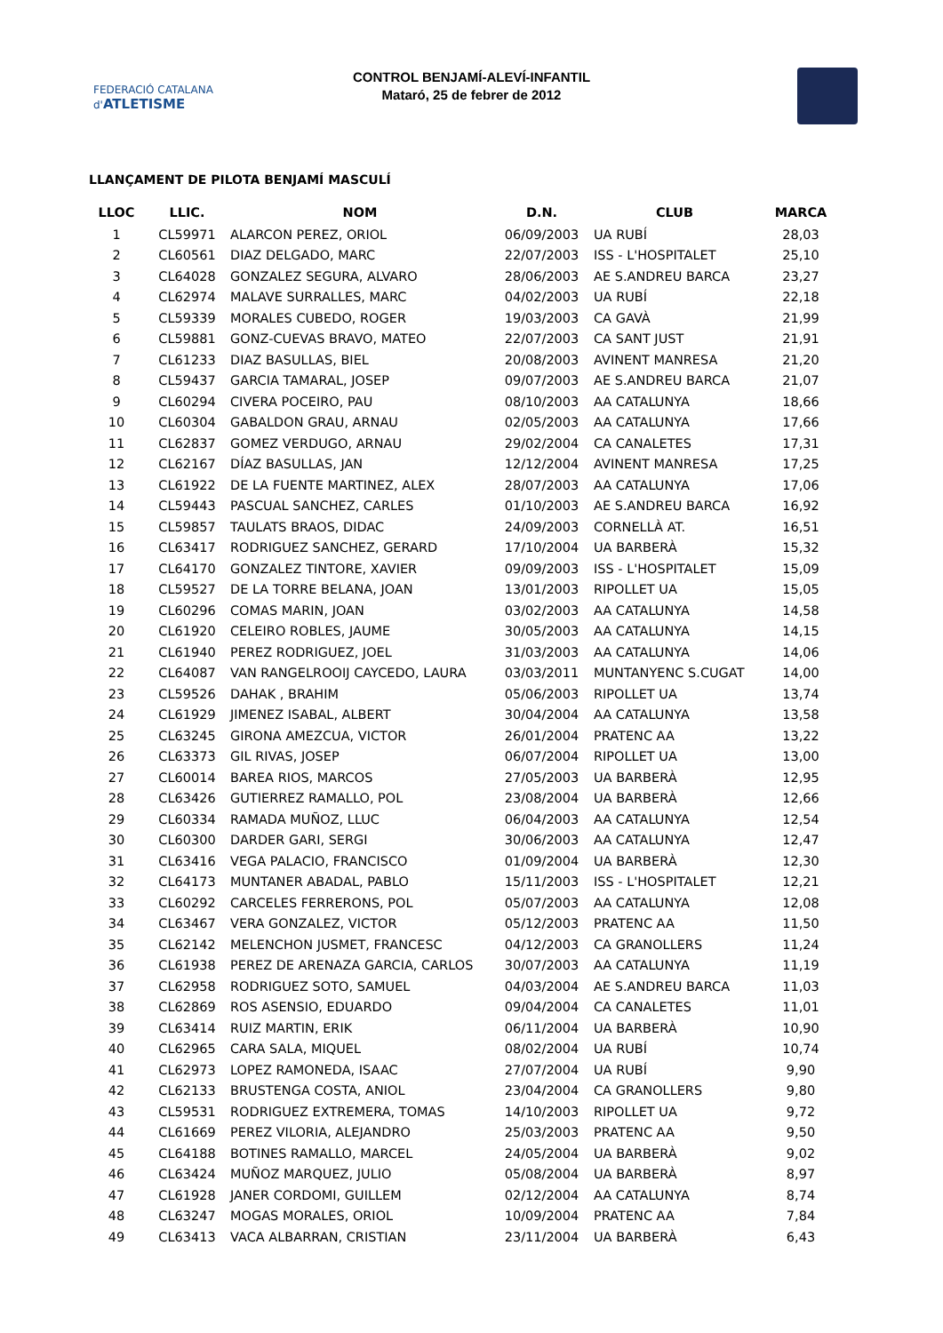FEDERACIÓ CATALANA d'ATLETISME
CONTROL BENJAMÍ-ALEVÍ-INFANTIL
Mataró, 25 de febrer de 2012
LLANÇAMENT DE PILOTA BENJAMÍ MASCULÍ
| LLOC | LLIC. | NOM | D.N. | CLUB | MARCA |
| --- | --- | --- | --- | --- | --- |
| 1 | CL59971 | ALARCON PEREZ, ORIOL | 06/09/2003 | UA RUBÍ | 28,03 |
| 2 | CL60561 | DIAZ DELGADO, MARC | 22/07/2003 | ISS - L'HOSPITALET | 25,10 |
| 3 | CL64028 | GONZALEZ SEGURA, ALVARO | 28/06/2003 | AE S.ANDREU BARCA | 23,27 |
| 4 | CL62974 | MALAVE SURRALLES, MARC | 04/02/2003 | UA RUBÍ | 22,18 |
| 5 | CL59339 | MORALES CUBEDO, ROGER | 19/03/2003 | CA GAVÀ | 21,99 |
| 6 | CL59881 | GONZ-CUEVAS BRAVO, MATEO | 22/07/2003 | CA SANT JUST | 21,91 |
| 7 | CL61233 | DIAZ BASULLAS, BIEL | 20/08/2003 | AVINENT MANRESA | 21,20 |
| 8 | CL59437 | GARCIA TAMARAL, JOSEP | 09/07/2003 | AE S.ANDREU BARCA | 21,07 |
| 9 | CL60294 | CIVERA POCEIRO, PAU | 08/10/2003 | AA CATALUNYA | 18,66 |
| 10 | CL60304 | GABALDON GRAU, ARNAU | 02/05/2003 | AA CATALUNYA | 17,66 |
| 11 | CL62837 | GOMEZ VERDUGO, ARNAU | 29/02/2004 | CA CANALETES | 17,31 |
| 12 | CL62167 | DÍAZ BASULLAS, JAN | 12/12/2004 | AVINENT MANRESA | 17,25 |
| 13 | CL61922 | DE LA FUENTE MARTINEZ, ALEX | 28/07/2003 | AA CATALUNYA | 17,06 |
| 14 | CL59443 | PASCUAL SANCHEZ, CARLES | 01/10/2003 | AE S.ANDREU BARCA | 16,92 |
| 15 | CL59857 | TAULATS BRAOS, DIDAC | 24/09/2003 | CORNELLÀ AT. | 16,51 |
| 16 | CL63417 | RODRIGUEZ SANCHEZ, GERARD | 17/10/2004 | UA BARBERÀ | 15,32 |
| 17 | CL64170 | GONZALEZ TINTORE, XAVIER | 09/09/2003 | ISS - L'HOSPITALET | 15,09 |
| 18 | CL59527 | DE LA TORRE BELANA, JOAN | 13/01/2003 | RIPOLLET UA | 15,05 |
| 19 | CL60296 | COMAS MARIN, JOAN | 03/02/2003 | AA CATALUNYA | 14,58 |
| 20 | CL61920 | CELEIRO ROBLES, JAUME | 30/05/2003 | AA CATALUNYA | 14,15 |
| 21 | CL61940 | PEREZ RODRIGUEZ, JOEL | 31/03/2003 | AA CATALUNYA | 14,06 |
| 22 | CL64087 | VAN RANGELROOIJ CAYCEDO, LAURA | 03/03/2011 | MUNTANYENC S.CUGAT | 14,00 |
| 23 | CL59526 | DAHAK , BRAHIM | 05/06/2003 | RIPOLLET UA | 13,74 |
| 24 | CL61929 | JIMENEZ ISABAL, ALBERT | 30/04/2004 | AA CATALUNYA | 13,58 |
| 25 | CL63245 | GIRONA AMEZCUA, VICTOR | 26/01/2004 | PRATENC AA | 13,22 |
| 26 | CL63373 | GIL RIVAS, JOSEP | 06/07/2004 | RIPOLLET UA | 13,00 |
| 27 | CL60014 | BAREA RIOS, MARCOS | 27/05/2003 | UA BARBERÀ | 12,95 |
| 28 | CL63426 | GUTIERREZ RAMALLO, POL | 23/08/2004 | UA BARBERÀ | 12,66 |
| 29 | CL60334 | RAMADA MUÑOZ, LLUC | 06/04/2003 | AA CATALUNYA | 12,54 |
| 30 | CL60300 | DARDER GARI, SERGI | 30/06/2003 | AA CATALUNYA | 12,47 |
| 31 | CL63416 | VEGA PALACIO, FRANCISCO | 01/09/2004 | UA BARBERÀ | 12,30 |
| 32 | CL64173 | MUNTANER ABADAL, PABLO | 15/11/2003 | ISS - L'HOSPITALET | 12,21 |
| 33 | CL60292 | CARCELES FERRERONS, POL | 05/07/2003 | AA CATALUNYA | 12,08 |
| 34 | CL63467 | VERA GONZALEZ, VICTOR | 05/12/2003 | PRATENC AA | 11,50 |
| 35 | CL62142 | MELENCHON JUSMET, FRANCESC | 04/12/2003 | CA GRANOLLERS | 11,24 |
| 36 | CL61938 | PEREZ DE ARENAZA GARCIA, CARLOS | 30/07/2003 | AA CATALUNYA | 11,19 |
| 37 | CL62958 | RODRIGUEZ SOTO, SAMUEL | 04/03/2004 | AE S.ANDREU BARCA | 11,03 |
| 38 | CL62869 | ROS ASENSIO, EDUARDO | 09/04/2004 | CA CANALETES | 11,01 |
| 39 | CL63414 | RUIZ MARTIN, ERIK | 06/11/2004 | UA BARBERÀ | 10,90 |
| 40 | CL62965 | CARA SALA, MIQUEL | 08/02/2004 | UA RUBÍ | 10,74 |
| 41 | CL62973 | LOPEZ RAMONEDA, ISAAC | 27/07/2004 | UA RUBÍ | 9,90 |
| 42 | CL62133 | BRUSTENGA COSTA, ANIOL | 23/04/2004 | CA GRANOLLERS | 9,80 |
| 43 | CL59531 | RODRIGUEZ EXTREMERA, TOMAS | 14/10/2003 | RIPOLLET UA | 9,72 |
| 44 | CL61669 | PEREZ VILORIA, ALEJANDRO | 25/03/2003 | PRATENC AA | 9,50 |
| 45 | CL64188 | BOTINES RAMALLO, MARCEL | 24/05/2004 | UA BARBERÀ | 9,02 |
| 46 | CL63424 | MUÑOZ MARQUEZ, JULIO | 05/08/2004 | UA BARBERÀ | 8,97 |
| 47 | CL61928 | JANER CORDOMI, GUILLEM | 02/12/2004 | AA CATALUNYA | 8,74 |
| 48 | CL63247 | MOGAS MORALES, ORIOL | 10/09/2004 | PRATENC AA | 7,84 |
| 49 | CL63413 | VACA ALBARRAN, CRISTIAN | 23/11/2004 | UA BARBERÀ | 6,43 |